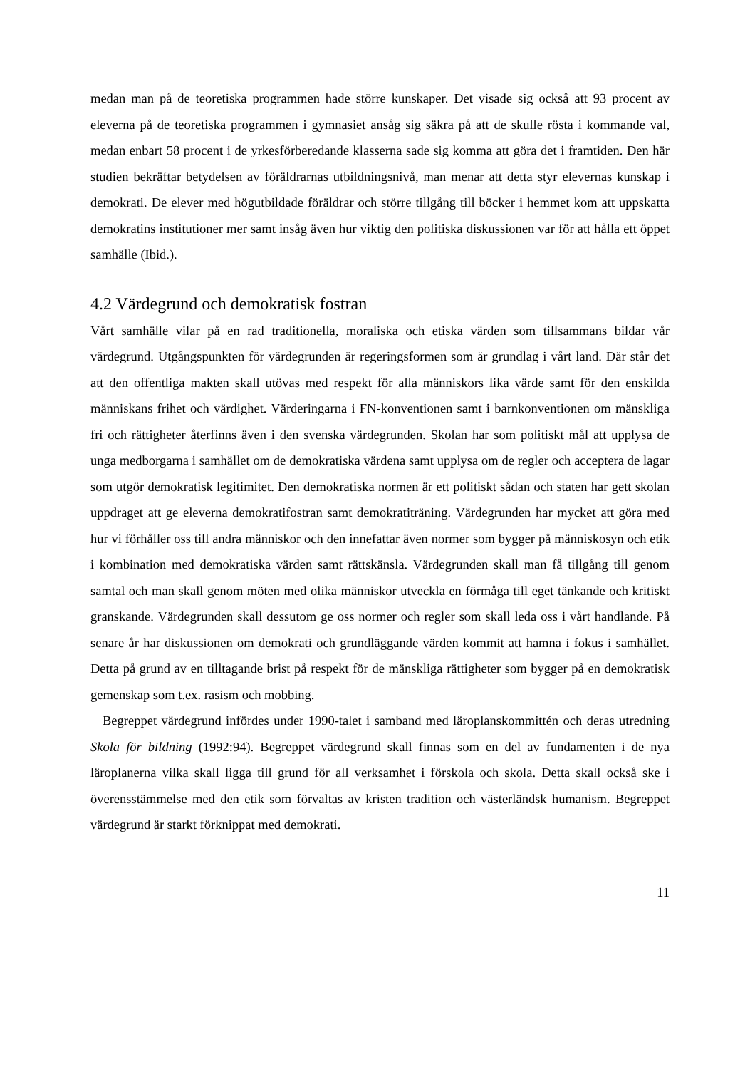medan man på de teoretiska programmen hade större kunskaper. Det visade sig också att 93 procent av eleverna på de teoretiska programmen i gymnasiet ansåg sig säkra på att de skulle rösta i kommande val, medan enbart 58 procent i de yrkesförberedande klasserna sade sig komma att göra det i framtiden. Den här studien bekräftar betydelsen av föräldrarnas utbildningsnivå, man menar att detta styr elevernas kunskap i demokrati. De elever med högutbildade föräldrar och större tillgång till böcker i hemmet kom att uppskatta demokratins institutioner mer samt insåg även hur viktig den politiska diskussionen var för att hålla ett öppet samhälle (Ibid.).
4.2 Värdegrund och demokratisk fostran
Vårt samhälle vilar på en rad traditionella, moraliska och etiska värden som tillsammans bildar vår värdegrund. Utgångspunkten för värdegrunden är regeringsformen som är grundlag i vårt land. Där står det att den offentliga makten skall utövas med respekt för alla människors lika värde samt för den enskilda människans frihet och värdighet. Värderingarna i FN-konventionen samt i barnkonventionen om mänskliga fri och rättigheter återfinns även i den svenska värdegrunden. Skolan har som politiskt mål att upplysa de unga medborgarna i samhället om de demokratiska värdena samt upplysa om de regler och acceptera de lagar som utgör demokratisk legitimitet. Den demokratiska normen är ett politiskt sådan och staten har gett skolan uppdraget att ge eleverna demokratifostran samt demokratiträning. Värdegrunden har mycket att göra med hur vi förhåller oss till andra människor och den innefattar även normer som bygger på människosyn och etik i kombination med demokratiska värden samt rättskänsla. Värdegrunden skall man få tillgång till genom samtal och man skall genom möten med olika människor utveckla en förmåga till eget tänkande och kritiskt granskande. Värdegrunden skall dessutom ge oss normer och regler som skall leda oss i vårt handlande. På senare år har diskussionen om demokrati och grundläggande värden kommit att hamna i fokus i samhället. Detta på grund av en tilltagande brist på respekt för de mänskliga rättigheter som bygger på en demokratisk gemenskap som t.ex. rasism och mobbing.
Begreppet värdegrund infördes under 1990-talet i samband med läroplanskommittén och deras utredning Skola för bildning (1992:94). Begreppet värdegrund skall finnas som en del av fundamenten i de nya läroplanerna vilka skall ligga till grund för all verksamhet i förskola och skola. Detta skall också ske i överensstämmelse med den etik som förvaltas av kristen tradition och västerländsk humanism. Begreppet värdegrund är starkt förknippat med demokrati.
11